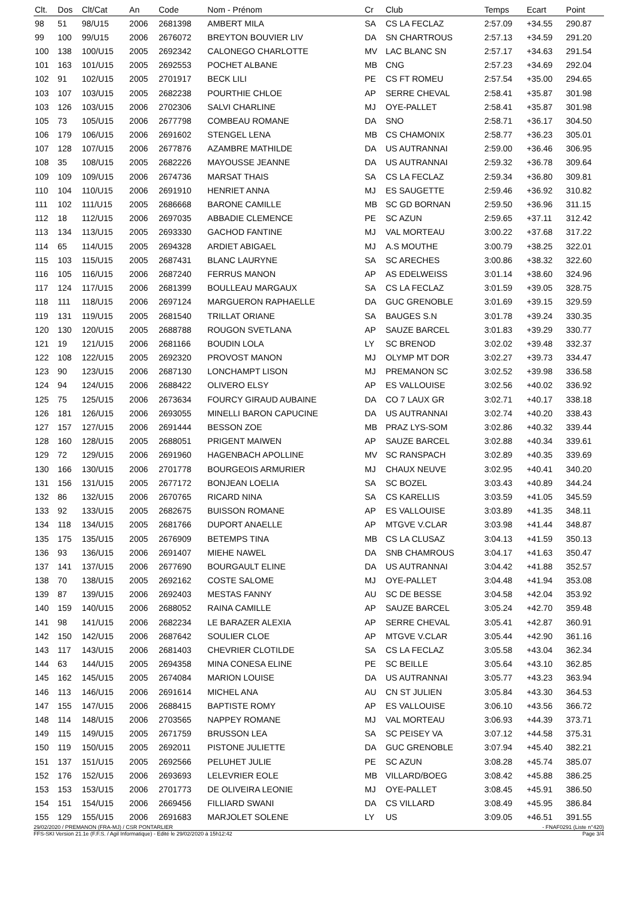| Clt. | Dos | Clt/Cat | An | Code | Nom - Prénom | Cr | Club | Temps | Ecart | Point |
| --- | --- | --- | --- | --- | --- | --- | --- | --- | --- | --- |
| 98 | 51 | 98/U15 | 2006 | 2681398 | AMBERT MILA | SA | CS LA FECLAZ | 2:57.09 | +34.55 | 290.87 |
| 99 | 100 | 99/U15 | 2006 | 2676072 | BREYTON BOUVIER LIV | DA | SN CHARTROUS | 2:57.13 | +34.59 | 291.20 |
| 100 | 138 | 100/U15 | 2005 | 2692342 | CALONEGO CHARLOTTE | MV | LAC BLANC SN | 2:57.17 | +34.63 | 291.54 |
| 101 | 163 | 101/U15 | 2005 | 2692553 | POCHET ALBANE | MB | CNG | 2:57.23 | +34.69 | 292.04 |
| 102 | 91 | 102/U15 | 2005 | 2701917 | BECK LILI | PE | CS FT ROMEU | 2:57.54 | +35.00 | 294.65 |
| 103 | 107 | 103/U15 | 2005 | 2682238 | POURTHIE CHLOE | AP | SERRE CHEVAL | 2:58.41 | +35.87 | 301.98 |
| 103 | 126 | 103/U15 | 2006 | 2702306 | SALVI CHARLINE | MJ | OYE-PALLET | 2:58.41 | +35.87 | 301.98 |
| 105 | 73 | 105/U15 | 2006 | 2677798 | COMBEAU ROMANE | DA | SNO | 2:58.71 | +36.17 | 304.50 |
| 106 | 179 | 106/U15 | 2006 | 2691602 | STENGEL LENA | MB | CS CHAMONIX | 2:58.77 | +36.23 | 305.01 |
| 107 | 128 | 107/U15 | 2006 | 2677876 | AZAMBRE MATHILDE | DA | US AUTRANNAI | 2:59.00 | +36.46 | 306.95 |
| 108 | 35 | 108/U15 | 2005 | 2682226 | MAYOUSSE JEANNE | DA | US AUTRANNAI | 2:59.32 | +36.78 | 309.64 |
| 109 | 109 | 109/U15 | 2006 | 2674736 | MARSAT THAIS | SA | CS LA FECLAZ | 2:59.34 | +36.80 | 309.81 |
| 110 | 104 | 110/U15 | 2006 | 2691910 | HENRIET ANNA | MJ | ES SAUGETTE | 2:59.46 | +36.92 | 310.82 |
| 111 | 102 | 111/U15 | 2005 | 2686668 | BARONE CAMILLE | MB | SC GD BORNAN | 2:59.50 | +36.96 | 311.15 |
| 112 | 18 | 112/U15 | 2006 | 2697035 | ABBADIE CLEMENCE | PE | SC AZUN | 2:59.65 | +37.11 | 312.42 |
| 113 | 134 | 113/U15 | 2005 | 2693330 | GACHOD FANTINE | MJ | VAL MORTEAU | 3:00.22 | +37.68 | 317.22 |
| 114 | 65 | 114/U15 | 2005 | 2694328 | ARDIET ABIGAEL | MJ | A.S MOUTHE | 3:00.79 | +38.25 | 322.01 |
| 115 | 103 | 115/U15 | 2005 | 2687431 | BLANC LAURYNE | SA | SC ARECHES | 3:00.86 | +38.32 | 322.60 |
| 116 | 105 | 116/U15 | 2006 | 2687240 | FERRUS MANON | AP | AS EDELWEISS | 3:01.14 | +38.60 | 324.96 |
| 117 | 124 | 117/U15 | 2006 | 2681399 | BOULLEAU MARGAUX | SA | CS LA FECLAZ | 3:01.59 | +39.05 | 328.75 |
| 118 | 111 | 118/U15 | 2006 | 2697124 | MARGUERON RAPHAELLE | DA | GUC GRENOBLE | 3:01.69 | +39.15 | 329.59 |
| 119 | 131 | 119/U15 | 2005 | 2681540 | TRILLAT ORIANE | SA | BAUGES S.N | 3:01.78 | +39.24 | 330.35 |
| 120 | 130 | 120/U15 | 2005 | 2688788 | ROUGON SVETLANA | AP | SAUZE BARCEL | 3:01.83 | +39.29 | 330.77 |
| 121 | 19 | 121/U15 | 2006 | 2681166 | BOUDIN LOLA | LY | SC BRENOD | 3:02.02 | +39.48 | 332.37 |
| 122 | 108 | 122/U15 | 2005 | 2692320 | PROVOST MANON | MJ | OLYMP MT DOR | 3:02.27 | +39.73 | 334.47 |
| 123 | 90 | 123/U15 | 2006 | 2687130 | LONCHAMPT LISON | MJ | PREMANON SC | 3:02.52 | +39.98 | 336.58 |
| 124 | 94 | 124/U15 | 2006 | 2688422 | OLIVERO ELSY | AP | ES VALLOUISE | 3:02.56 | +40.02 | 336.92 |
| 125 | 75 | 125/U15 | 2006 | 2673634 | FOURCY GIRAUD AUBAINE | DA | CO 7 LAUX GR | 3:02.71 | +40.17 | 338.18 |
| 126 | 181 | 126/U15 | 2006 | 2693055 | MINELLI BARON CAPUCINE | DA | US AUTRANNAI | 3:02.74 | +40.20 | 338.43 |
| 127 | 157 | 127/U15 | 2006 | 2691444 | BESSON ZOE | MB | PRAZ LYS-SOM | 3:02.86 | +40.32 | 339.44 |
| 128 | 160 | 128/U15 | 2005 | 2688051 | PRIGENT MAIWEN | AP | SAUZE BARCEL | 3:02.88 | +40.34 | 339.61 |
| 129 | 72 | 129/U15 | 2006 | 2691960 | HAGENBACH APOLLINE | MV | SC RANSPACH | 3:02.89 | +40.35 | 339.69 |
| 130 | 166 | 130/U15 | 2006 | 2701778 | BOURGEOIS ARMURIER | MJ | CHAUX NEUVE | 3:02.95 | +40.41 | 340.20 |
| 131 | 156 | 131/U15 | 2005 | 2677172 | BONJEAN LOELIA | SA | SC BOZEL | 3:03.43 | +40.89 | 344.24 |
| 132 | 86 | 132/U15 | 2006 | 2670765 | RICARD NINA | SA | CS KARELLIS | 3:03.59 | +41.05 | 345.59 |
| 133 | 92 | 133/U15 | 2005 | 2682675 | BUISSON ROMANE | AP | ES VALLOUISE | 3:03.89 | +41.35 | 348.11 |
| 134 | 118 | 134/U15 | 2005 | 2681766 | DUPORT ANAELLE | AP | MTGVE V.CLAR | 3:03.98 | +41.44 | 348.87 |
| 135 | 175 | 135/U15 | 2005 | 2676909 | BETEMPS TINA | MB | CS LA CLUSAZ | 3:04.13 | +41.59 | 350.13 |
| 136 | 93 | 136/U15 | 2006 | 2691407 | MIEHE NAWEL | DA | SNB CHAMROUS | 3:04.17 | +41.63 | 350.47 |
| 137 | 141 | 137/U15 | 2006 | 2677690 | BOURGAULT ELINE | DA | US AUTRANNAI | 3:04.42 | +41.88 | 352.57 |
| 138 | 70 | 138/U15 | 2005 | 2692162 | COSTE SALOME | MJ | OYE-PALLET | 3:04.48 | +41.94 | 353.08 |
| 139 | 87 | 139/U15 | 2006 | 2692403 | MESTAS FANNY | AU | SC DE BESSE | 3:04.58 | +42.04 | 353.92 |
| 140 | 159 | 140/U15 | 2006 | 2688052 | RAINA CAMILLE | AP | SAUZE BARCEL | 3:05.24 | +42.70 | 359.48 |
| 141 | 98 | 141/U15 | 2006 | 2682234 | LE BARAZER ALEXIA | AP | SERRE CHEVAL | 3:05.41 | +42.87 | 360.91 |
| 142 | 150 | 142/U15 | 2006 | 2687642 | SOULIER CLOE | AP | MTGVE V.CLAR | 3:05.44 | +42.90 | 361.16 |
| 143 | 117 | 143/U15 | 2006 | 2681403 | CHEVRIER CLOTILDE | SA | CS LA FECLAZ | 3:05.58 | +43.04 | 362.34 |
| 144 | 63 | 144/U15 | 2005 | 2694358 | MINA CONESA ELINE | PE | SC BEILLE | 3:05.64 | +43.10 | 362.85 |
| 145 | 162 | 145/U15 | 2005 | 2674084 | MARION LOUISE | DA | US AUTRANNAI | 3:05.77 | +43.23 | 363.94 |
| 146 | 113 | 146/U15 | 2006 | 2691614 | MICHEL ANA | AU | CN ST JULIEN | 3:05.84 | +43.30 | 364.53 |
| 147 | 155 | 147/U15 | 2006 | 2688415 | BAPTISTE ROMY | AP | ES VALLOUISE | 3:06.10 | +43.56 | 366.72 |
| 148 | 114 | 148/U15 | 2006 | 2703565 | NAPPEY ROMANE | MJ | VAL MORTEAU | 3:06.93 | +44.39 | 373.71 |
| 149 | 115 | 149/U15 | 2005 | 2671759 | BRUSSON LEA | SA | SC PEISEY VA | 3:07.12 | +44.58 | 375.31 |
| 150 | 119 | 150/U15 | 2005 | 2692011 | PISTONE JULIETTE | DA | GUC GRENOBLE | 3:07.94 | +45.40 | 382.21 |
| 151 | 137 | 151/U15 | 2005 | 2692566 | PELUHET JULIE | PE | SC AZUN | 3:08.28 | +45.74 | 385.07 |
| 152 | 176 | 152/U15 | 2006 | 2693693 | LELEVRIER EOLE | MB | VILLARD/BOEG | 3:08.42 | +45.88 | 386.25 |
| 153 | 153 | 153/U15 | 2006 | 2701773 | DE OLIVEIRA LEONIE | MJ | OYE-PALLET | 3:08.45 | +45.91 | 386.50 |
| 154 | 151 | 154/U15 | 2006 | 2669456 | FILLIARD SWANI | DA | CS VILLARD | 3:08.49 | +45.95 | 386.84 |
| 155 | 129 | 155/U15 | 2006 | 2691683 | MARJOLET SOLENE | LY | US | 3:09.05 | +46.51 | 391.55 |
29/02/2020 / PREMANON (FRA-MJ) / CSR PONTARLIER - FNAF0291 (Liste n°420)
FFS-SKI Version 21.1e (F.F.S. / Agil Informatique) - Edité le 29/02/2020 à 15h12:42 Page 3/4